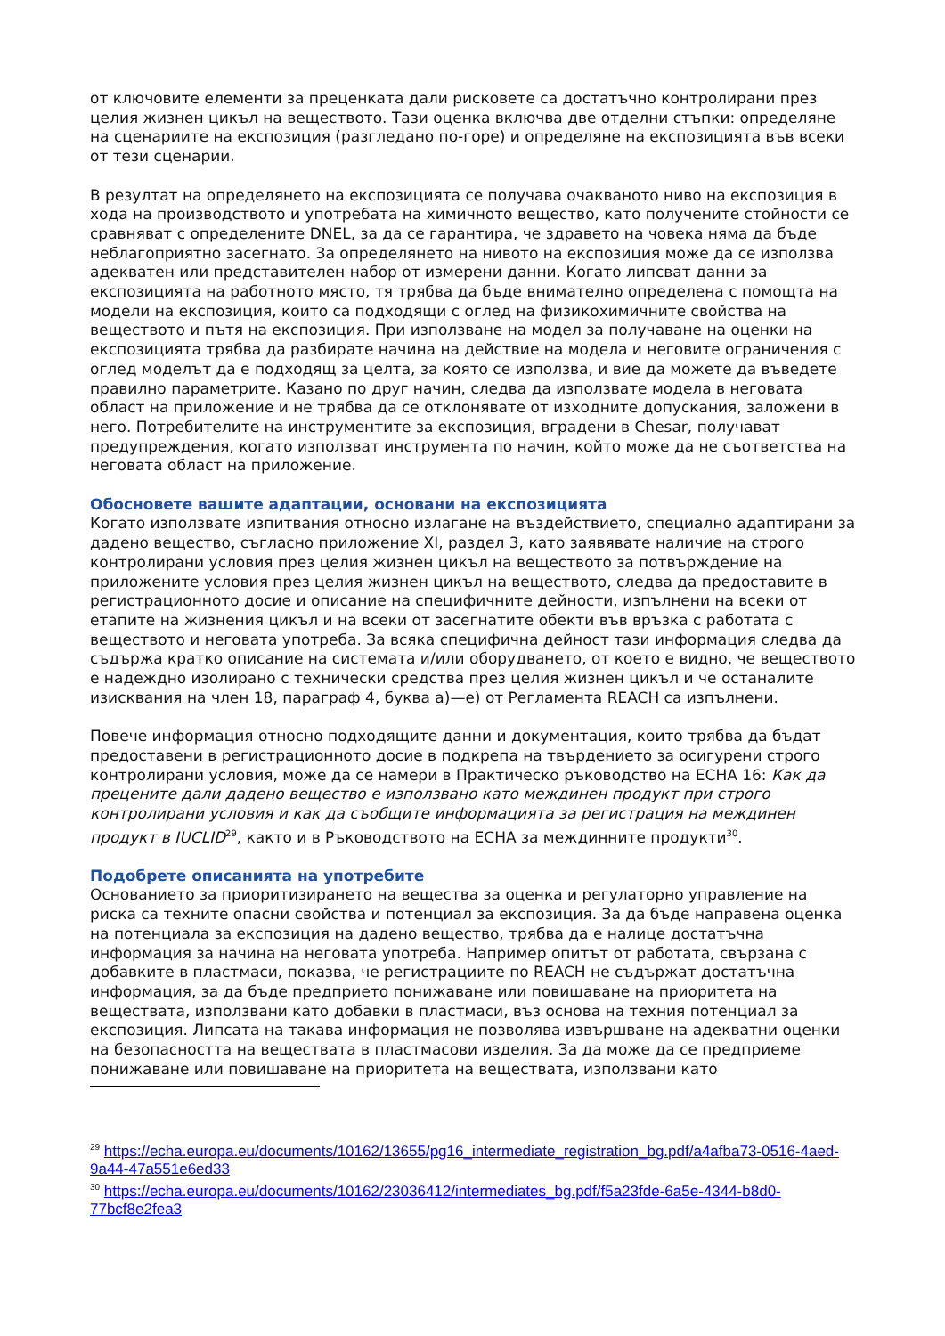от ключовите елементи за преценката дали рисковете са достатъчно контролирани през целия жизнен цикъл на веществото. Тази оценка включва две отделни стъпки: определяне на сценариите на експозиция (разгледано по-горе) и определяне на експозицията във всеки от тези сценарии.
В резултат на определянето на експозицията се получава очакваното ниво на експозиция в хода на производството и употребата на химичното вещество, като получените стойности се сравняват с определените DNEL, за да се гарантира, че здравето на човека няма да бъде неблагоприятно засегнато. За определянето на нивото на експозиция може да се използва адекватен или представителен набор от измерени данни. Когато липсват данни за експозицията на работното място, тя трябва да бъде внимателно определена с помощта на модели на експозиция, които са подходящи с оглед на физикохимичните свойства на веществото и пътя на експозиция. При използване на модел за получаване на оценки на експозицията трябва да разбирате начина на действие на модела и неговите ограничения с оглед моделът да е подходящ за целта, за която се използва, и вие да можете да въведете правилно параметрите. Казано по друг начин, следва да използвате модела в неговата област на приложение и не трябва да се отклонявате от изходните допускания, заложени в него. Потребителите на инструментите за експозиция, вградени в Chesar, получават предупреждения, когато използват инструмента по начин, който може да не съответства на неговата област на приложение.
Обосновете вашите адаптации, основани на експозицията
Когато използвате изпитвания относно излагане на въздействието, специално адаптирани за дадено вещество, съгласно приложение XI, раздел 3, като заявявате наличие на строго контролирани условия през целия жизнен цикъл на веществото за потвърждение на приложените условия през целия жизнен цикъл на веществото, следва да предоставите в регистрационното досие и описание на специфичните дейности, изпълнени на всеки от етапите на жизнения цикъл и на всеки от засегнатите обекти във връзка с работата с веществото и неговата употреба. За всяка специфична дейност тази информация следва да съдържа кратко описание на системата и/или оборудването, от което е видно, че веществото е надеждно изолирано с технически средства през целия жизнен цикъл и че останалите изисквания на член 18, параграф 4, буква а)—е) от Регламента REACH са изпълнени.
Повече информация относно подходящите данни и документация, които трябва да бъдат предоставени в регистрационното досие в подкрепа на твърдението за осигурени строго контролирани условия, може да се намери в Практическо ръководство на ECHA 16: Как да прецените дали дадено вещество е използвано като междинен продукт при строго контролирани условия и как да съобщите информацията за регистрация на междинен продукт в IUCLID<sup>29</sup>, както и в Ръководството на ECHA за междинните продукти<sup>30</sup>.
Подобрете описанията на употребите
Основанието за приоритизирането на вещества за оценка и регулаторно управление на риска са техните опасни свойства и потенциал за експозиция. За да бъде направена оценка на потенциала за експозиция на дадено вещество, трябва да е налице достатъчна информация за начина на неговата употреба. Например опитът от работата, свързана с добавките в пластмаси, показва, че регистрациите по REACH не съдържат достатъчна информация, за да бъде предприето понижаване или повишаване на приоритета на веществата, използвани като добавки в пластмаси, въз основа на техния потенциал за експозиция. Липсата на такава информация не позволява извършване на адекватни оценки на безопасността на веществата в пластмасови изделия. За да може да се предприеме понижаване или повишаване на приоритета на веществата, използвани като
<sup>29</sup> https://echa.europa.eu/documents/10162/13655/pg16_intermediate_registration_bg.pdf/a4afba73-0516-4aed-9a44-47a551e6ed33
<sup>30</sup> https://echa.europa.eu/documents/10162/23036412/intermediates_bg.pdf/f5a23fde-6a5e-4344-b8d0-77bcf8e2fea3